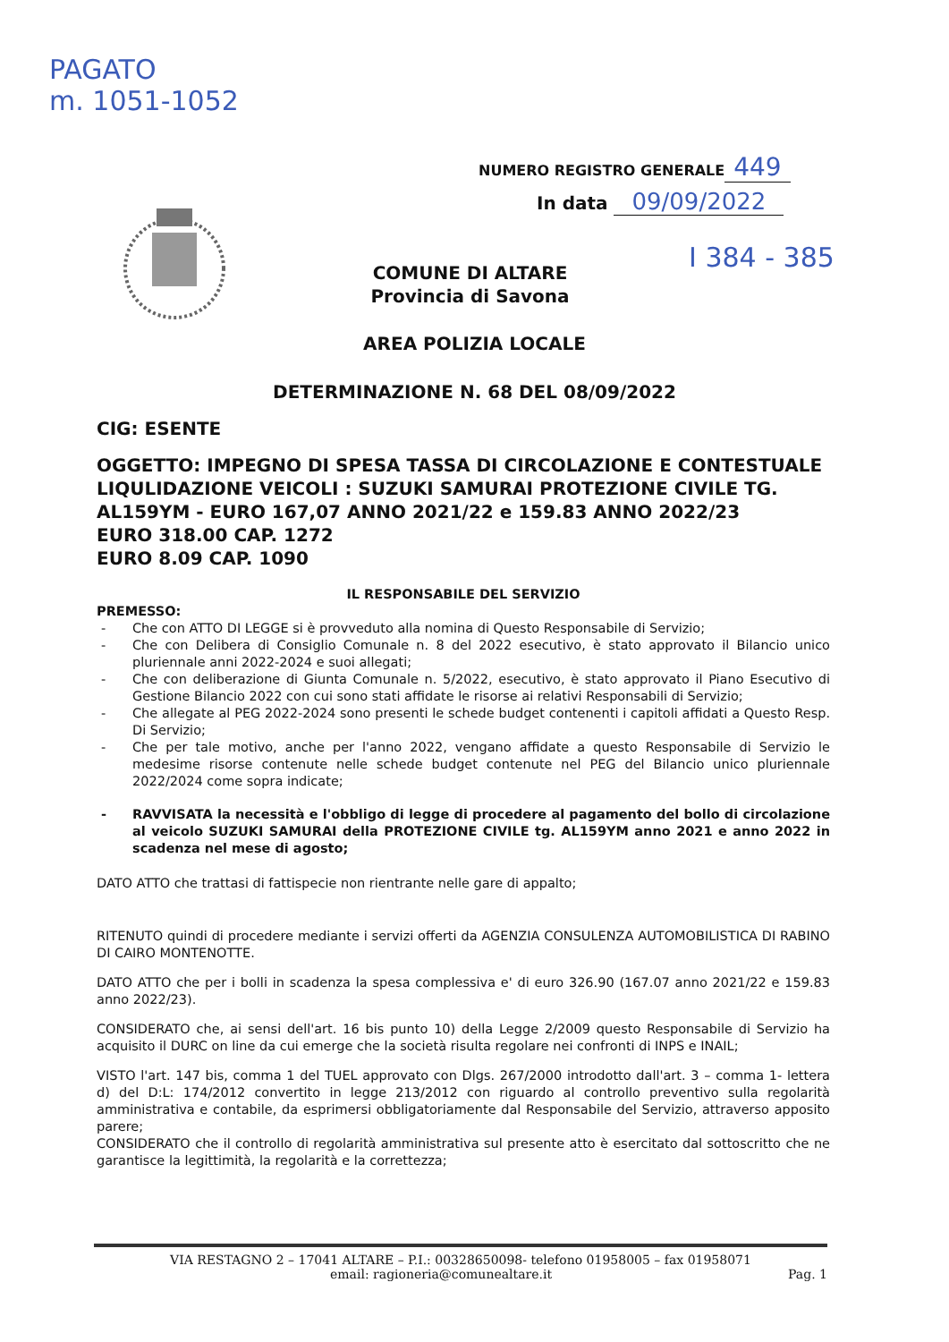PAGATO
m. 1051-1052
NUMERO REGISTRO GENERALE 449
In data 09/09/2022
I 384 - 385
COMUNE DI ALTARE
Provincia di Savona
AREA POLIZIA LOCALE
DETERMINAZIONE N. 68 DEL 08/09/2022
CIG: ESENTE
OGGETTO: IMPEGNO DI SPESA TASSA DI CIRCOLAZIONE E CONTESTUALE LIQULIDAZIONE VEICOLI : SUZUKI SAMURAI PROTEZIONE CIVILE TG. AL159YM - EURO 167,07 ANNO 2021/22 e 159.83 ANNO 2022/23
EURO 318.00 CAP. 1272
EURO 8.09 CAP. 1090
IL RESPONSABILE DEL SERVIZIO
PREMESSO:
- Che con ATTO DI LEGGE si è provveduto alla nomina di Questo Responsabile di Servizio;
- Che con Delibera di Consiglio Comunale n. 8 del 2022 esecutivo, è stato approvato il Bilancio unico pluriennale anni 2022-2024 e suoi allegati;
- Che con deliberazione di Giunta Comunale n. 5/2022, esecutivo, è stato approvato il Piano Esecutivo di Gestione Bilancio 2022 con cui sono stati affidate le risorse ai relativi Responsabili di Servizio;
- Che allegate al PEG 2022-2024 sono presenti le schede budget contenenti i capitoli affidati a Questo Resp. Di Servizio;
- Che per tale motivo, anche per l'anno 2022, vengano affidate a questo Responsabile di Servizio le medesime risorse contenute nelle schede budget contenute nel PEG del Bilancio unico pluriennale 2022/2024 come sopra indicate;
- RAVVISATA la necessità e l'obbligo di legge di procedere al pagamento del bollo di circolazione al veicolo SUZUKI SAMURAI della PROTEZIONE CIVILE tg. AL159YM anno 2021 e anno 2022 in scadenza nel mese di agosto;
DATO ATTO che trattasi di fattispecie non rientrante nelle gare di appalto;
RITENUTO quindi di procedere mediante i servizi offerti da AGENZIA CONSULENZA AUTOMOBILISTICA DI RABINO DI CAIRO MONTENOTTE.
DATO ATTO che per i bolli in scadenza la spesa complessiva e' di euro 326.90 (167.07 anno 2021/22 e 159.83 anno 2022/23).
CONSIDERATO che, ai sensi dell'art. 16 bis punto 10) della Legge 2/2009 questo Responsabile di Servizio ha acquisito il DURC on line da cui emerge che la società risulta regolare nei confronti di INPS e INAIL;
VISTO l'art. 147 bis, comma 1 del TUEL approvato con Dlgs. 267/2000 introdotto dall'art. 3 – comma 1- lettera d) del D:L: 174/2012 convertito in legge 213/2012 con riguardo al controllo preventivo sulla regolarità amministrativa e contabile, da esprimersi obbligatoriamente dal Responsabile del Servizio, attraverso apposito parere;
CONSIDERATO che il controllo di regolarità amministrativa sul presente atto è esercitato dal sottoscritto che ne garantisce la legittimità, la regolarità e la correttezza;
VIA RESTAGNO 2 – 17041 ALTARE – P.I.: 00328650098- telefono 01958005 – fax 01958071
email: ragioneria@comunealtare.it Pag. 1